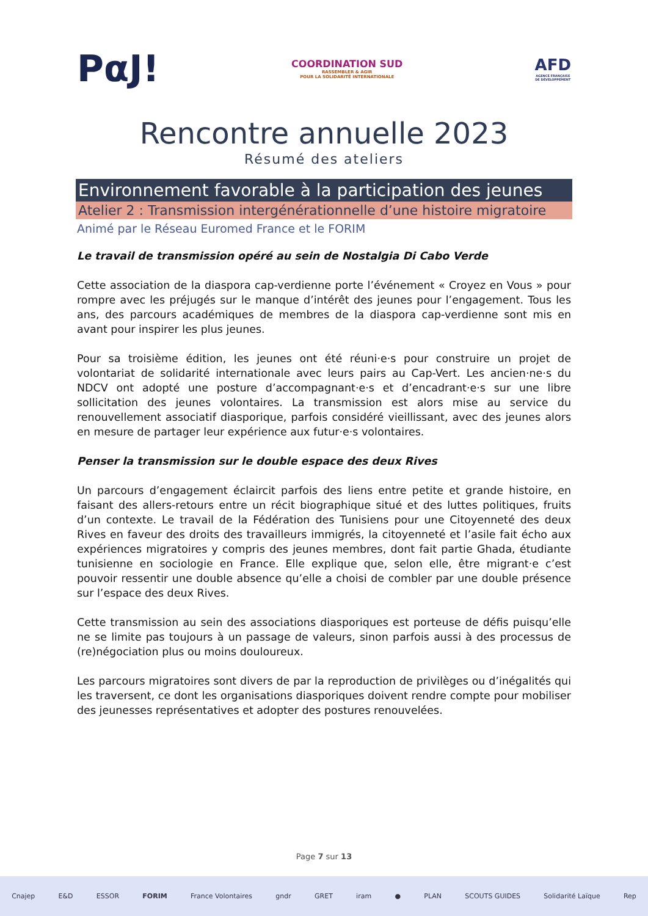PαJ!
COORDINATION SUD
RASSEMBLER & AGIR
POUR LA SOLIDARITÉ INTERNATIONALE
AFD
AGENCE FRANÇAISE
DE DÉVELOPPEMENT
Rencontre annuelle 2023
Résumé des ateliers
Environnement favorable à la participation des jeunes
Atelier 2 : Transmission intergénérationnelle d’une histoire migratoire
Animé par le Réseau Euromed France et le FORIM
Le travail de transmission opéré au sein de Nostalgia Di Cabo Verde
Cette association de la diaspora cap-verdienne porte l’événement « Croyez en Vous » pour rompre avec les préjugés sur le manque d’intérêt des jeunes pour l’engagement. Tous les ans, des parcours académiques de membres de la diaspora cap-verdienne sont mis en avant pour inspirer les plus jeunes.
Pour sa troisième édition, les jeunes ont été réuni·e·s pour construire un projet de volontariat de solidarité internationale avec leurs pairs au Cap-Vert. Les ancien·ne·s du NDCV ont adopté une posture d’accompagnant·e·s et d’encadrant·e·s sur une libre sollicitation des jeunes volontaires. La transmission est alors mise au service du renouvellement associatif diasporique, parfois considéré vieillissant, avec des jeunes alors en mesure de partager leur expérience aux futur·e·s volontaires.
Penser la transmission sur le double espace des deux Rives
Un parcours d’engagement éclaircit parfois des liens entre petite et grande histoire, en faisant des allers-retours entre un récit biographique situé et des luttes politiques, fruits d’un contexte. Le travail de la Fédération des Tunisiens pour une Citoyenneté des deux Rives en faveur des droits des travailleurs immigrés, la citoyenneté et l’asile fait écho aux expériences migratoires y compris des jeunes membres, dont fait partie Ghada, étudiante tunisienne en sociologie en France. Elle explique que, selon elle, être migrant·e c’est pouvoir ressentir une double absence qu’elle a choisi de combler par une double présence sur l’espace des deux Rives.
Cette transmission au sein des associations diasporiques est porteuse de défis puisqu’elle ne se limite pas toujours à un passage de valeurs, sinon parfois aussi à des processus de (re)négociation plus ou moins douloureux.
Les parcours migratoires sont divers de par la reproduction de privilèges ou d’inégalités qui les traversent, ce dont les organisations diasporiques doivent rendre compte pour mobiliser des jeunesses représentatives et adopter des postures renouvelées.
Page 7 sur 13
Cnajep E&D ESSOR FORIM France Volontaires gndr GRET iram ● PLAN SCOUTS GUIDES Solidarité Laïque Rep